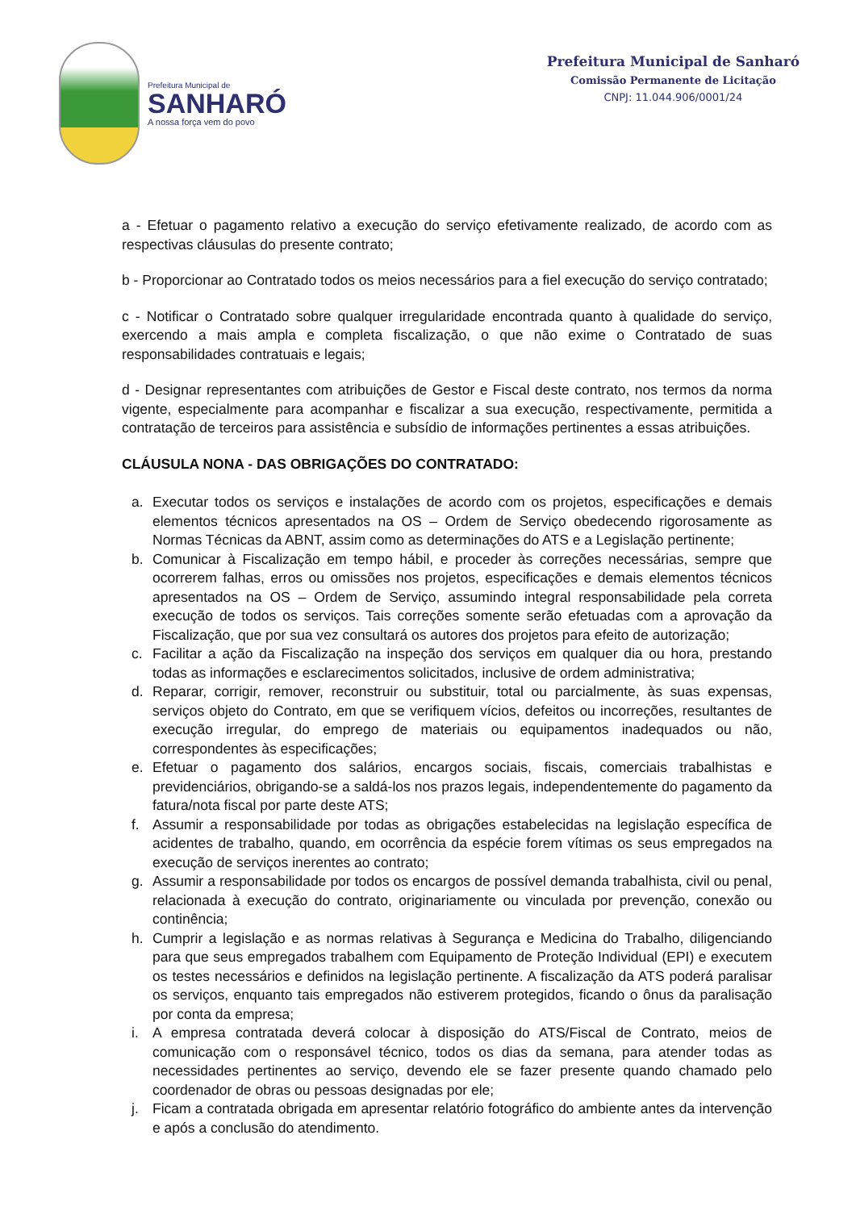Prefeitura Municipal de
SANHARÓ
A nossa força vem do povo
Prefeitura Municipal de Sanharó
Comissão Permanente de Licitação
CNPJ: 11.044.906/0001/24
a - Efetuar o pagamento relativo a execução do serviço efetivamente realizado, de acordo com as respectivas cláusulas do presente contrato;
b - Proporcionar ao Contratado todos os meios necessários para a fiel execução do serviço contratado;
c - Notificar o Contratado sobre qualquer irregularidade encontrada quanto à qualidade do serviço, exercendo a mais ampla e completa fiscalização, o que não exime o Contratado de suas responsabilidades contratuais e legais;
d - Designar representantes com atribuições de Gestor e Fiscal deste contrato, nos termos da norma vigente, especialmente para acompanhar e fiscalizar a sua execução, respectivamente, permitida a contratação de terceiros para assistência e subsídio de informações pertinentes a essas atribuições.
CLÁUSULA NONA - DAS OBRIGAÇÕES DO CONTRATADO:
a. Executar todos os serviços e instalações de acordo com os projetos, especificações e demais elementos técnicos apresentados na OS – Ordem de Serviço obedecendo rigorosamente as Normas Técnicas da ABNT, assim como as determinações do ATS e a Legislação pertinente;
b. Comunicar à Fiscalização em tempo hábil, e proceder às correções necessárias, sempre que ocorrerem falhas, erros ou omissões nos projetos, especificações e demais elementos técnicos apresentados na OS – Ordem de Serviço, assumindo integral responsabilidade pela correta execução de todos os serviços. Tais correções somente serão efetuadas com a aprovação da Fiscalização, que por sua vez consultará os autores dos projetos para efeito de autorização;
c. Facilitar a ação da Fiscalização na inspeção dos serviços em qualquer dia ou hora, prestando todas as informações e esclarecimentos solicitados, inclusive de ordem administrativa;
d. Reparar, corrigir, remover, reconstruir ou substituir, total ou parcialmente, às suas expensas, serviços objeto do Contrato, em que se verifiquem vícios, defeitos ou incorreções, resultantes de execução irregular, do emprego de materiais ou equipamentos inadequados ou não, correspondentes às especificações;
e. Efetuar o pagamento dos salários, encargos sociais, fiscais, comerciais trabalhistas e previdenciários, obrigando-se a saldá-los nos prazos legais, independentemente do pagamento da fatura/nota fiscal por parte deste ATS;
f. Assumir a responsabilidade por todas as obrigações estabelecidas na legislação específica de acidentes de trabalho, quando, em ocorrência da espécie forem vítimas os seus empregados na execução de serviços inerentes ao contrato;
g. Assumir a responsabilidade por todos os encargos de possível demanda trabalhista, civil ou penal, relacionada à execução do contrato, originariamente ou vinculada por prevenção, conexão ou continência;
h. Cumprir a legislação e as normas relativas à Segurança e Medicina do Trabalho, diligenciando para que seus empregados trabalhem com Equipamento de Proteção Individual (EPI) e executem os testes necessários e definidos na legislação pertinente. A fiscalização da ATS poderá paralisar os serviços, enquanto tais empregados não estiverem protegidos, ficando o ônus da paralisação por conta da empresa;
i. A empresa contratada deverá colocar à disposição do ATS/Fiscal de Contrato, meios de comunicação com o responsável técnico, todos os dias da semana, para atender todas as necessidades pertinentes ao serviço, devendo ele se fazer presente quando chamado pelo coordenador de obras ou pessoas designadas por ele;
j. Ficam a contratada obrigada em apresentar relatório fotográfico do ambiente antes da intervenção e após a conclusão do atendimento.